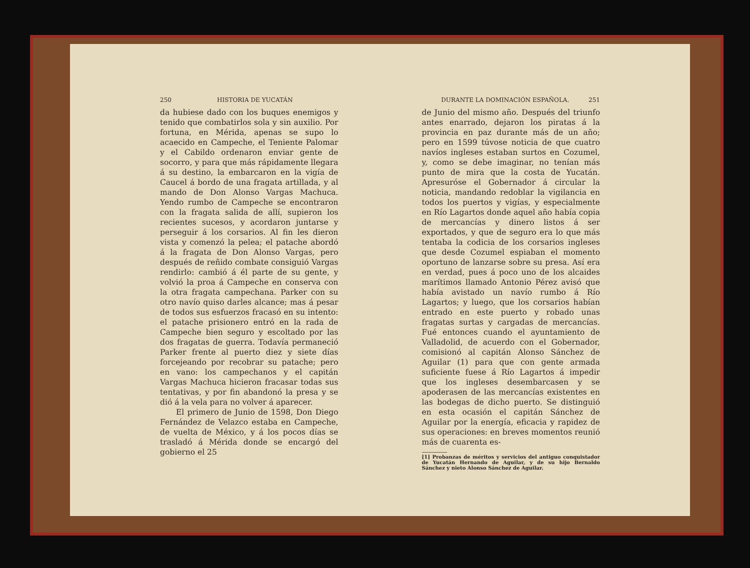250 HISTORIA DE YUCATÁN
da hubiese dado con los buques enemigos y tenido que combatirlos sola y sin auxilio. Por fortuna, en Mérida, apenas se supo lo acaecido en Campeche, el Teniente Palomar y el Cabildo ordenaron enviar gente de socorro, y para que más rápidamente llegara á su destino, la embarcaron en la vigía de Caucel á bordo de una fragata artillada, y al mando de Don Alonso Vargas Machuca. Yendo rumbo de Campeche se encontraron con la fragata salida de allí, supieron los recientes sucesos, y acordaron juntarse y perseguir á los corsarios. Al fin les dieron vista y comenzó la pelea; el patache abordó á la fragata de Don Alonso Vargas, pero después de reñido combate consiguió Vargas rendirlo: cambió á él parte de su gente, y volvió la proa á Campeche en conserva con la otra fragata campechana. Parker con su otro navío quiso darles alcance; mas á pesar de todos sus esfuerzos fracasó en su intento: el patache prisionero entró en la rada de Campeche bien seguro y escoltado por las dos fragatas de guerra. Todavía permaneció Parker frente al puerto diez y siete días forcejeando por recobrar su patache; pero en vano: los campechanos y el capitán Vargas Machuca hicieron fracasar todas sus tentativas, y por fin abandonó la presa y se dió á la vela para no volver á aparecer.
El primero de Junio de 1598, Don Diego Fernández de Velazco estaba en Campeche, de vuelta de México, y á los pocos días se trasladó á Mérida donde se encargó del gobierno el 25
DURANTE LA DOMINACIÓN ESPAÑOLA. 251
de Junio del mismo año. Después del triunfo antes enarrado, dejaron los piratas á la provincia en paz durante más de un año; pero en 1599 túvose noticia de que cuatro navíos ingleses estaban surtos en Cozumel, y, como se debe imaginar, no tenían más punto de mira que la costa de Yucatán. Apresuróse el Gobernador á circular la noticia, mandando redoblar la vigilancia en todos los puertos y vigías, y especialmente en Río Lagartos donde aquel año había copia de mercancías y dinero listos á ser exportados, y que de seguro era lo que más tentaba la codicia de los corsarios ingleses que desde Cozumel espiaban el momento oportuno de lanzarse sobre su presa. Así era en verdad, pues á poco uno de los alcaides marítimos llamado Antonio Pérez avisó que había avistado un navío rumbo á Río Lagartos; y luego, que los corsarios habían entrado en este puerto y robado unas fragatas surtas y cargadas de mercancías. Fué entonces cuando el ayuntamiento de Valladolid, de acuerdo con el Gobernador, comisionó al capitán Alonso Sánchez de Aguilar (1) para que con gente armada suficiente fuese á Río Lagartos á impedir que los ingleses desembarcasen y se apoderasen de las mercancías existentes en las bodegas de dicho puerto. Se distinguió en esta ocasión el capitán Sánchez de Aguilar por la energía, eficacia y rapidez de sus operaciones: en breves momentos reunió más de cuarenta es-
[1] Probanzas de méritos y servicios del antiguo conquistador de Yucatán Hernando de Aguilar, y de su hijo Bernaldo Sánchez y nieto Alonso Sánchez de Aguilar.